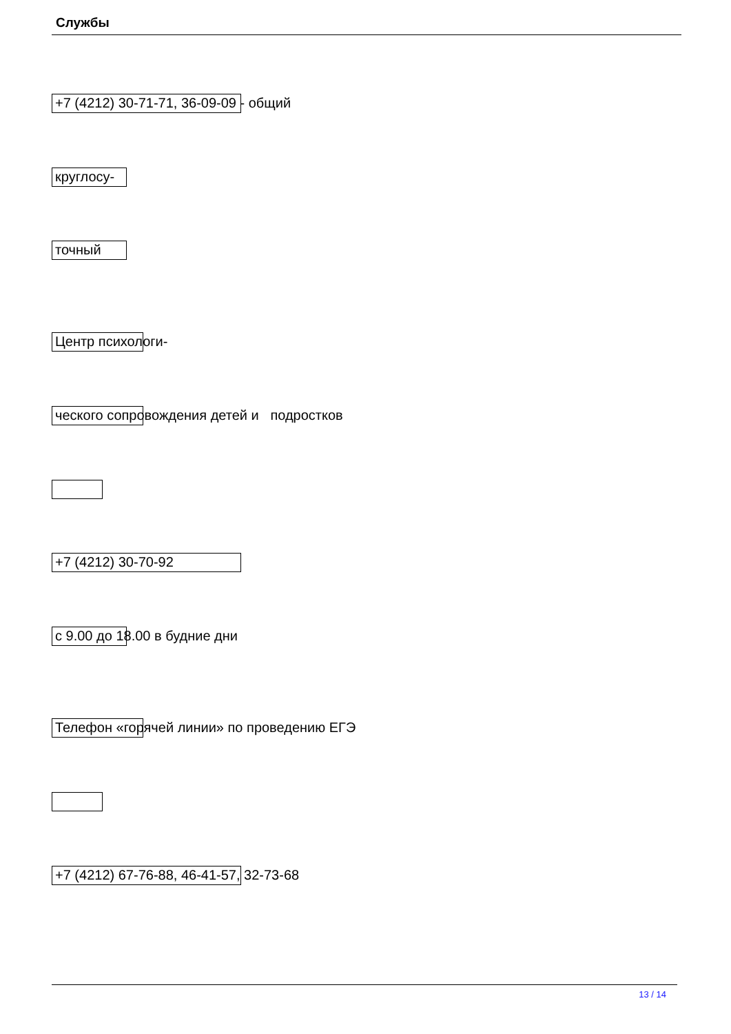Службы
+7 (4212) 30-71-71, 36-09-09 - общий
круглосу-
точный
Центр психологи-
ческого сопровождения детей и подростков
+7 (4212) 30-70-92
с 9.00 до 18.00 в будние дни
Телефон «горячей линии» по проведению ЕГЭ
+7 (4212) 67-76-88, 46-41-57, 32-73-68
13 / 14